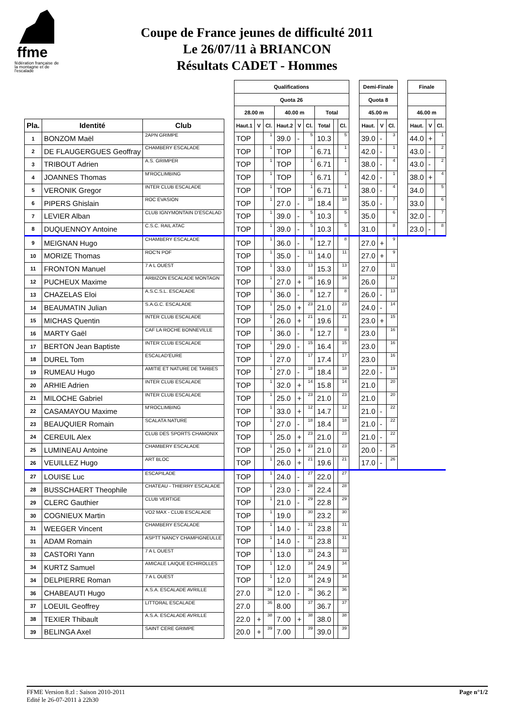ffme
fédération française de la montagne et de l'escalade
Coupe de France jeunes de difficulté 2011
Le 26/07/11 à BRIANCON
Résultats CADET - Hommes
| | | | | Qualifications | | | | | | | | | | Demi-Finale | | | | Finale | | |
| | | | | Quota 26 | | | | | | | | | | Quota 8 | | | | | | |
| | | | | 28.00 m | | | 40.00 m | | | Total | | | | 45.00 m | | | | 46.00 m | | |
| Pla. | Identité | Club | | Haut.1 | V | Cl. | Haut.2 | V | Cl. | Total | | Cl. | | Haut. | V | Cl. | | Haut. | V | Cl. |
| 1 | BONZOM Maël | 2APN GRIMPE | | TOP | | 1 | 39.0 | - | 5 | 10.3 | | 5 | | 39.0 | - | 3 | | 44.0 | + | 1 |
| 2 | DE FLAUGERGUES Geoffray | CHAMBERY ESCALADE | | TOP | | 1 | TOP | | 1 | 6.71 | | 1 | | 42.0 | - | 1 | | 43.0 | - | 2 |
| 3 | TRIBOUT Adrien | A.S. GRIMPER | | TOP | | 1 | TOP | | 1 | 6.71 | | 1 | | 38.0 | - | 4 | | 43.0 | - | 2 |
| 4 | JOANNES Thomas | M'ROCLIMBING | | TOP | | 1 | TOP | | 1 | 6.71 | | 1 | | 42.0 | - | 1 | | 38.0 | + | 4 |
| 5 | VERONIK Gregor | INTER CLUB ESCALADE | | TOP | | 1 | TOP | | 1 | 6.71 | | 1 | | 38.0 | - | 4 | | 34.0 | | 5 |
| 6 | PIPERS Ghislain | ROC EVASION | | TOP | | 1 | 27.0 | - | 18 | 18.4 | | 18 | | 35.0 | - | 7 | | 33.0 | | 6 |
| 7 | LEVIER Alban | CLUB IGNYMONTAIN D'ESCALAD | | TOP | | 1 | 39.0 | - | 5 | 10.3 | | 5 | | 35.0 | | 6 | | 32.0 | - | 7 |
| 8 | DUQUENNOY Antoine | C.S.C. RAIL ATAC | | TOP | | 1 | 39.0 | - | 5 | 10.3 | | 5 | | 31.0 | | 8 | | 23.0 | - | 8 |
| 9 | MEIGNAN Hugo | CHAMBERY ESCALADE | | TOP | | 1 | 36.0 | - | 8 | 12.7 | | 8 | | 27.0 | + | 9 | | | | |
| 10 | MORIZE Thomas | ROC'N POF | | TOP | | 1 | 35.0 | - | 11 | 14.0 | | 11 | | 27.0 | + | 9 | | | | |
| 11 | FRONTON Manuel | 7 A L OUEST | | TOP | | 1 | 33.0 | | 13 | 15.3 | | 13 | | 27.0 | | 11 | | | | |
| 12 | PUCHEUX Maxime | ARBIZON ESCALADE MONTAGN | | TOP | | 1 | 27.0 | + | 16 | 16.9 | | 16 | | 26.0 | | 12 | | | | |
| 13 | CHAZELAS Eloi | A.S.C.S.L. ESCALADE | | TOP | | 1 | 36.0 | - | 8 | 12.7 | | 8 | | 26.0 | - | 13 | | | | |
| 14 | BEAUMATIN Julian | S.A.G.C. ESCALADE | | TOP | | 1 | 25.0 | + | 23 | 21.0 | | 23 | | 24.0 | - | 14 | | | | |
| 15 | MICHAS Quentin | INTER CLUB ESCALADE | | TOP | | 1 | 26.0 | + | 21 | 19.6 | | 21 | | 23.0 | + | 15 | | | | |
| 16 | MARTY Gaël | CAF LA ROCHE BONNEVILLE | | TOP | | 1 | 36.0 | - | 8 | 12.7 | | 8 | | 23.0 | | 16 | | | | |
| 17 | BERTON Jean Baptiste | INTER CLUB ESCALADE | | TOP | | 1 | 29.0 | - | 15 | 16.4 | | 15 | | 23.0 | | 16 | | | | |
| 18 | DUREL Tom | ESCALAD'EURE | | TOP | | 1 | 27.0 | | 17 | 17.4 | | 17 | | 23.0 | | 16 | | | | |
| 19 | RUMEAU Hugo | AMITIE ET NATURE DE TARBES | | TOP | | 1 | 27.0 | - | 18 | 18.4 | | 18 | | 22.0 | - | 19 | | | | |
| 20 | ARHIE Adrien | INTER CLUB ESCALADE | | TOP | | 1 | 32.0 | + | 14 | 15.8 | | 14 | | 21.0 | | 20 | | | | |
| 21 | MILOCHE Gabriel | INTER CLUB ESCALADE | | TOP | | 1 | 25.0 | + | 23 | 21.0 | | 23 | | 21.0 | | 20 | | | | |
| 22 | CASAMAYOU Maxime | M'ROCLIMBING | | TOP | | 1 | 33.0 | + | 12 | 14.7 | | 12 | | 21.0 | - | 22 | | | | |
| 23 | BEAUQUIER Romain | SCALATA NATURE | | TOP | | 1 | 27.0 | - | 18 | 18.4 | | 18 | | 21.0 | - | 22 | | | | |
| 24 | CEREUIL Alex | CLUB DES SPORTS CHAMONIX | | TOP | | 1 | 25.0 | + | 23 | 21.0 | | 23 | | 21.0 | - | 22 | | | | |
| 25 | LUMINEAU Antoine | CHAMBERY ESCALADE | | TOP | | 1 | 25.0 | + | 23 | 21.0 | | 23 | | 20.0 | - | 25 | | | | |
| 26 | VEUILLEZ Hugo | ART BLOC | | TOP | | 1 | 26.0 | + | 21 | 19.6 | | 21 | | 17.0 | - | 26 | | | | |
| 27 | LOUISE Luc | ESCAPILADE | | TOP | | 1 | 24.0 | - | 27 | 22.0 | | 27 | | | | | | | | |
| 28 | BUSSCHAERT Theophile | CHATEAU - THIERRY ESCALADE | | TOP | | 1 | 23.0 | - | 28 | 22.4 | | 28 | | | | | | | | |
| 29 | CLERC Gauthier | CLUB VERTIGE | | TOP | | 1 | 21.0 | - | 29 | 22.8 | | 29 | | | | | | | | |
| 30 | COGNIEUX Martin | VO2 MAX - CLUB ESCALADE | | TOP | | 1 | 19.0 | | 30 | 23.2 | | 30 | | | | | | | | |
| 31 | WEEGER Vincent | CHAMBERY ESCALADE | | TOP | | 1 | 14.0 | - | 31 | 23.8 | | 31 | | | | | | | | |
| 31 | ADAM Romain | ASPTT NANCY CHAMPIGNEULLE | | TOP | | 1 | 14.0 | - | 31 | 23.8 | | 31 | | | | | | | | |
| 33 | CASTORI Yann | 7 A L OUEST | | TOP | | 1 | 13.0 | | 33 | 24.3 | | 33 | | | | | | | | |
| 34 | KURTZ Samuel | AMICALE LAIQUE ECHIROLLES | | TOP | | 1 | 12.0 | | 34 | 24.9 | | 34 | | | | | | | | |
| 34 | DELPIERRE Roman | 7 A L OUEST | | TOP | | 1 | 12.0 | | 34 | 24.9 | | 34 | | | | | | | | |
| 36 | CHABEAUTI Hugo | A.S.A. ESCALADE AVRILLE | | 27.0 | | 36 | 12.0 | - | 36 | 36.2 | | 36 | | | | | | | | |
| 37 | LOEUIL Geoffrey | LITTORAL ESCALADE | | 27.0 | | 36 | 8.00 | | 37 | 36.7 | | 37 | | | | | | | | |
| 38 | TEXIER Thibault | A.S.A. ESCALADE AVRILLE | | 22.0 | + | 38 | 7.00 | + | 38 | 38.0 | | 38 | | | | | | | | |
| 39 | BELINGA Axel | SAINT CERE GRIMPE | | 20.0 | + | 39 | 7.00 | | 39 | 39.0 | | 39 | | | | | | | | |
Page n°1/2 FFME Version 8.zl : Saison 2010-2011
Edité le 26-07-2011 à 22h30